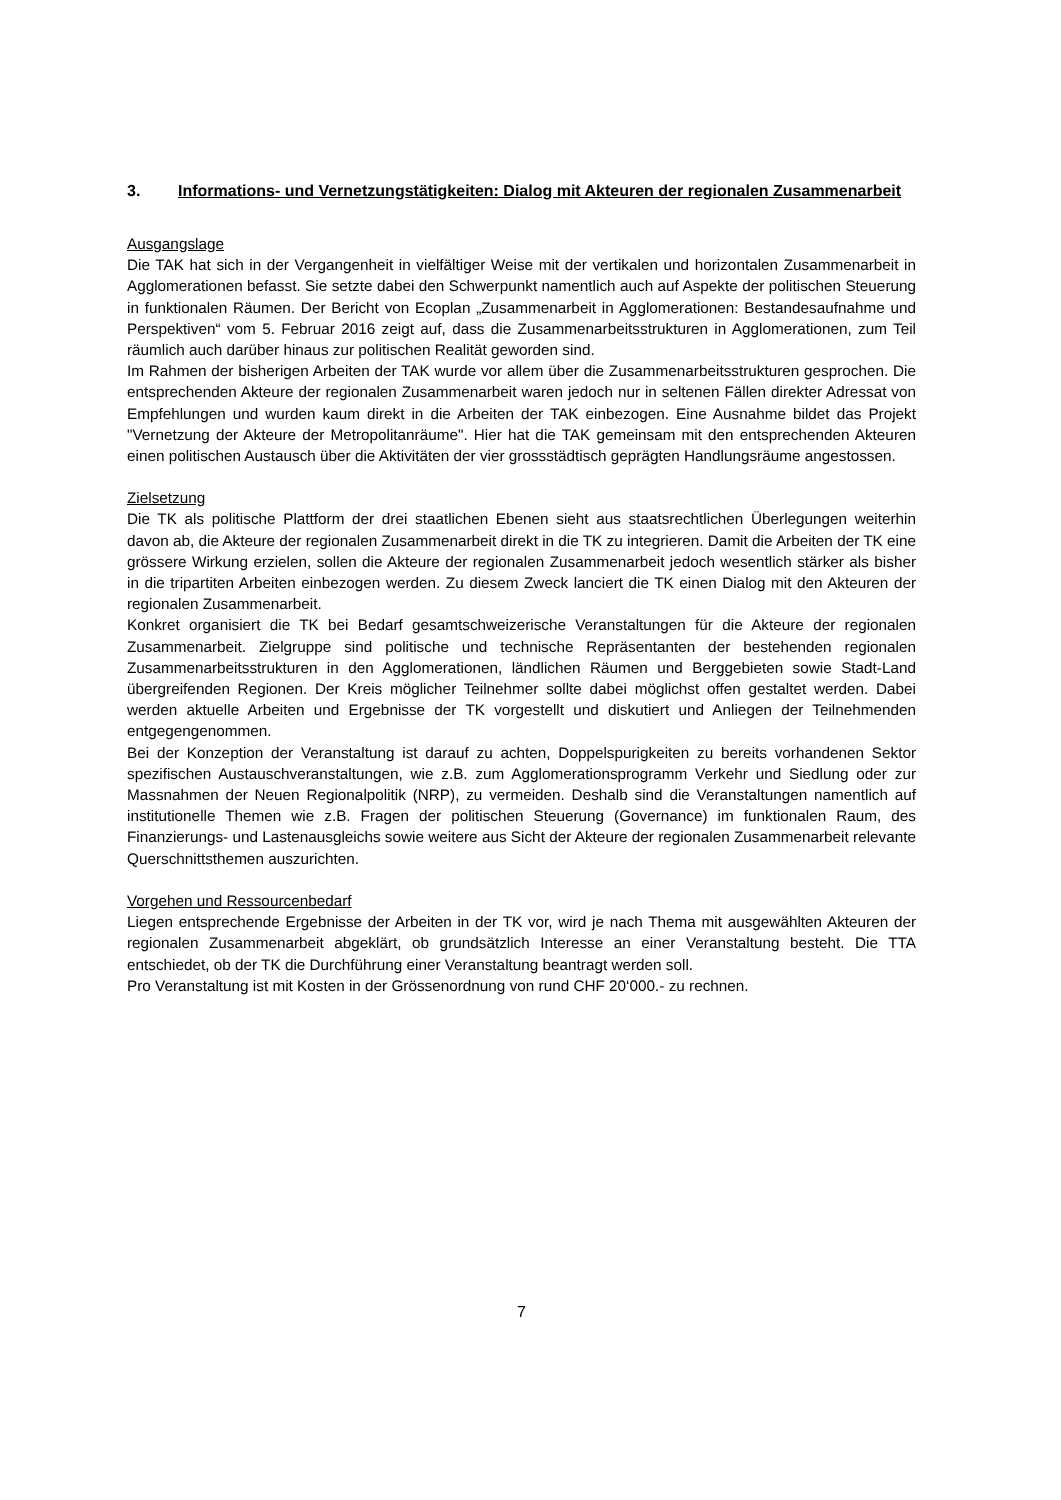3. Informations- und Vernetzungstätigkeiten: Dialog mit Akteuren der regionalen Zusammenarbeit
Ausgangslage
Die TAK hat sich in der Vergangenheit in vielfältiger Weise mit der vertikalen und horizontalen Zusammenarbeit in Agglomerationen befasst. Sie setzte dabei den Schwerpunkt namentlich auch auf Aspekte der politischen Steuerung in funktionalen Räumen. Der Bericht von Ecoplan „Zusammenarbeit in Agglomerationen: Bestandesaufnahme und Perspektiven“ vom 5. Februar 2016 zeigt auf, dass die Zusammenarbeitsstrukturen in Agglomerationen, zum Teil räumlich auch darüber hinaus zur politischen Realität geworden sind.
Im Rahmen der bisherigen Arbeiten der TAK wurde vor allem über die Zusammenarbeitsstrukturen gesprochen. Die entsprechenden Akteure der regionalen Zusammenarbeit waren jedoch nur in seltenen Fällen direkter Adressat von Empfehlungen und wurden kaum direkt in die Arbeiten der TAK einbezogen. Eine Ausnahme bildet das Projekt "Vernetzung der Akteure der Metropolitanräume". Hier hat die TAK gemeinsam mit den entsprechenden Akteuren einen politischen Austausch über die Aktivitäten der vier grossstädtisch geprägten Handlungsräume angestossen.
Zielsetzung
Die TK als politische Plattform der drei staatlichen Ebenen sieht aus staatsrechtlichen Überlegungen weiterhin davon ab, die Akteure der regionalen Zusammenarbeit direkt in die TK zu integrieren. Damit die Arbeiten der TK eine grössere Wirkung erzielen, sollen die Akteure der regionalen Zusammenarbeit jedoch wesentlich stärker als bisher in die tripartiten Arbeiten einbezogen werden. Zu diesem Zweck lanciert die TK einen Dialog mit den Akteuren der regionalen Zusammenarbeit.
Konkret organisiert die TK bei Bedarf gesamtschweizerische Veranstaltungen für die Akteure der regionalen Zusammenarbeit. Zielgruppe sind politische und technische Repräsentanten der bestehenden regionalen Zusammenarbeitsstrukturen in den Agglomerationen, ländlichen Räumen und Berggebieten sowie Stadt-Land übergreifenden Regionen. Der Kreis möglicher Teilnehmer sollte dabei möglichst offen gestaltet werden. Dabei werden aktuelle Arbeiten und Ergebnisse der TK vorgestellt und diskutiert und Anliegen der Teilnehmenden entgegengenommen.
Bei der Konzeption der Veranstaltung ist darauf zu achten, Doppelspurigkeiten zu bereits vorhandenen Sektor spezifischen Austauschveranstaltungen, wie z.B. zum Agglomerationsprogramm Verkehr und Siedlung oder zur Massnahmen der Neuen Regionalpolitik (NRP), zu vermeiden. Deshalb sind die Veranstaltungen namentlich auf institutionelle Themen wie z.B. Fragen der politischen Steuerung (Governance) im funktionalen Raum, des Finanzierungs- und Lastenausgleichs sowie weitere aus Sicht der Akteure der regionalen Zusammenarbeit relevante Querschnittsthemen auszurichten.
Vorgehen und Ressourcenbedarf
Liegen entsprechende Ergebnisse der Arbeiten in der TK vor, wird je nach Thema mit ausgewählten Akteuren der regionalen Zusammenarbeit abgeklärt, ob grundsätzlich Interesse an einer Veranstaltung besteht. Die TTA entschiedet, ob der TK die Durchführung einer Veranstaltung beantragt werden soll.
Pro Veranstaltung ist mit Kosten in der Grössenordnung von rund CHF 20‘000.- zu rechnen.
7